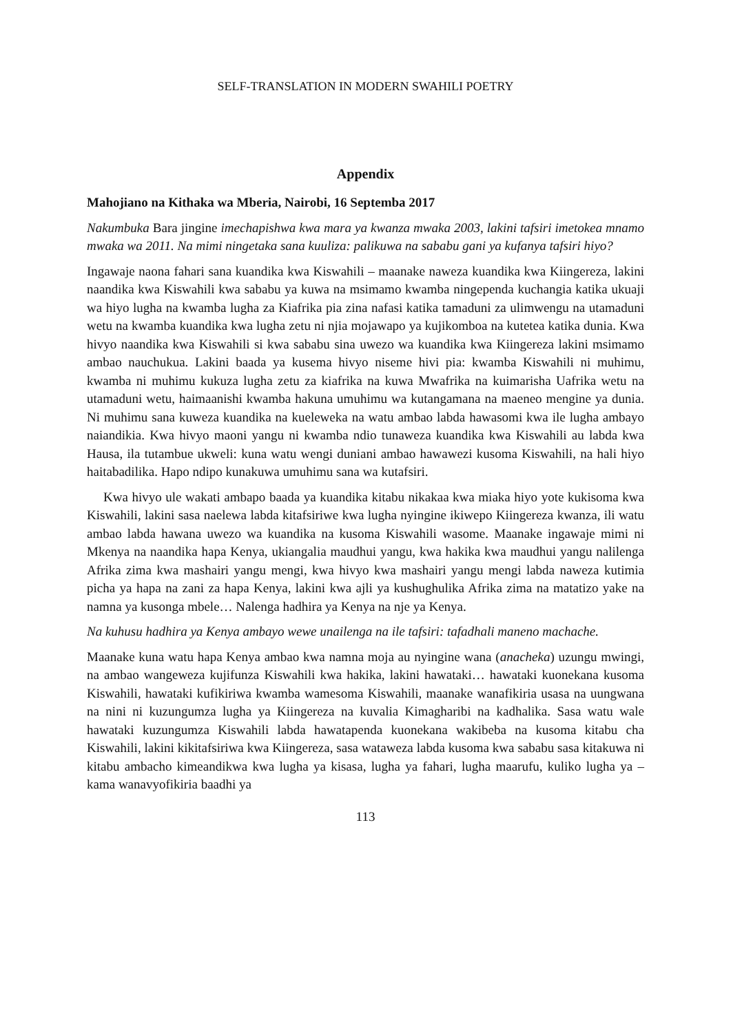SELF-TRANSLATION IN MODERN SWAHILI POETRY
Appendix
Mahojiano na Kithaka wa Mberia, Nairobi, 16 Septemba 2017
Nakumbuka Bara jingine imechapishwa kwa mara ya kwanza mwaka 2003, lakini tafsiri imetokea mnamo mwaka wa 2011. Na mimi ningetaka sana kuuliza: palikuwa na sababu gani ya kufanya tafsiri hiyo?
Ingawaje naona fahari sana kuandika kwa Kiswahili – maanake naweza kuandika kwa Kiingereza, lakini naandika kwa Kiswahili kwa sababu ya kuwa na msimamo kwamba ningependa kuchangia katika ukuaji wa hiyo lugha na kwamba lugha za Kiafrika pia zina nafasi katika tamaduni za ulimwengu na utamaduni wetu na kwamba kuandika kwa lugha zetu ni njia mojawapo ya kujikomboa na kutetea katika dunia. Kwa hivyo naandika kwa Kiswahili si kwa sababu sina uwezo wa kuandika kwa Kiingereza lakini msimamo ambao nauchukua. Lakini baada ya kusema hivyo niseme hivi pia: kwamba Kiswahili ni muhimu, kwamba ni muhimu kukuza lugha zetu za kiafrika na kuwa Mwafrika na kuimarisha Uafrika wetu na utamaduni wetu, haimaanishi kwamba hakuna umuhimu wa kutangamana na maeneo mengine ya dunia. Ni muhimu sana kuweza kuandika na kueleweka na watu ambao labda hawasomi kwa ile lugha ambayo naiandikia. Kwa hivyo maoni yangu ni kwamba ndio tunaweza kuandika kwa Kiswahili au labda kwa Hausa, ila tutambue ukweli: kuna watu wengi duniani ambao hawawezi kusoma Kiswahili, na hali hiyo haitabadilika. Hapo ndipo kunakuwa umuhimu sana wa kutafsiri.
Kwa hivyo ule wakati ambapo baada ya kuandika kitabu nikakaa kwa miaka hiyo yote kukisoma kwa Kiswahili, lakini sasa naelewa labda kitafsiriwe kwa lugha nyingine ikiwepo Kiingereza kwanza, ili watu ambao labda hawana uwezo wa kuandika na kusoma Kiswahili wasome. Maanake ingawaje mimi ni Mkenya na naandika hapa Kenya, ukiangalia maudhui yangu, kwa hakika kwa maudhui yangu nalilenga Afrika zima kwa mashairi yangu mengi, kwa hivyo kwa mashairi yangu mengi labda naweza kutimia picha ya hapa na zani za hapa Kenya, lakini kwa ajli ya kushughulika Afrika zima na matatizo yake na namna ya kusonga mbele… Nalenga hadhira ya Kenya na nje ya Kenya.
Na kuhusu hadhira ya Kenya ambayo wewe unailenga na ile tafsiri: tafadhali maneno machache.
Maanake kuna watu hapa Kenya ambao kwa namna moja au nyingine wana (anacheka) uzungu mwingi, na ambao wangeweza kujifunza Kiswahili kwa hakika, lakini hawataki… hawataki kuonekana kusoma Kiswahili, hawataki kufikiriwa kwamba wamesoma Kiswahili, maanake wanafikiria usasa na uungwana na nini ni kuzungumza lugha ya Kiingereza na kuvalia Kimagharibi na kadhalika. Sasa watu wale hawataki kuzungumza Kiswahili labda hawatapenda kuonekana wakibeba na kusoma kitabu cha Kiswahili, lakini kikitafsiriwa kwa Kiingereza, sasa wataweza labda kusoma kwa sababu sasa kitakuwa ni kitabu ambacho kimeandikwa kwa lugha ya kisasa, lugha ya fahari, lugha maarufu, kuliko lugha ya – kama wanavyofikiria baadhi ya
113